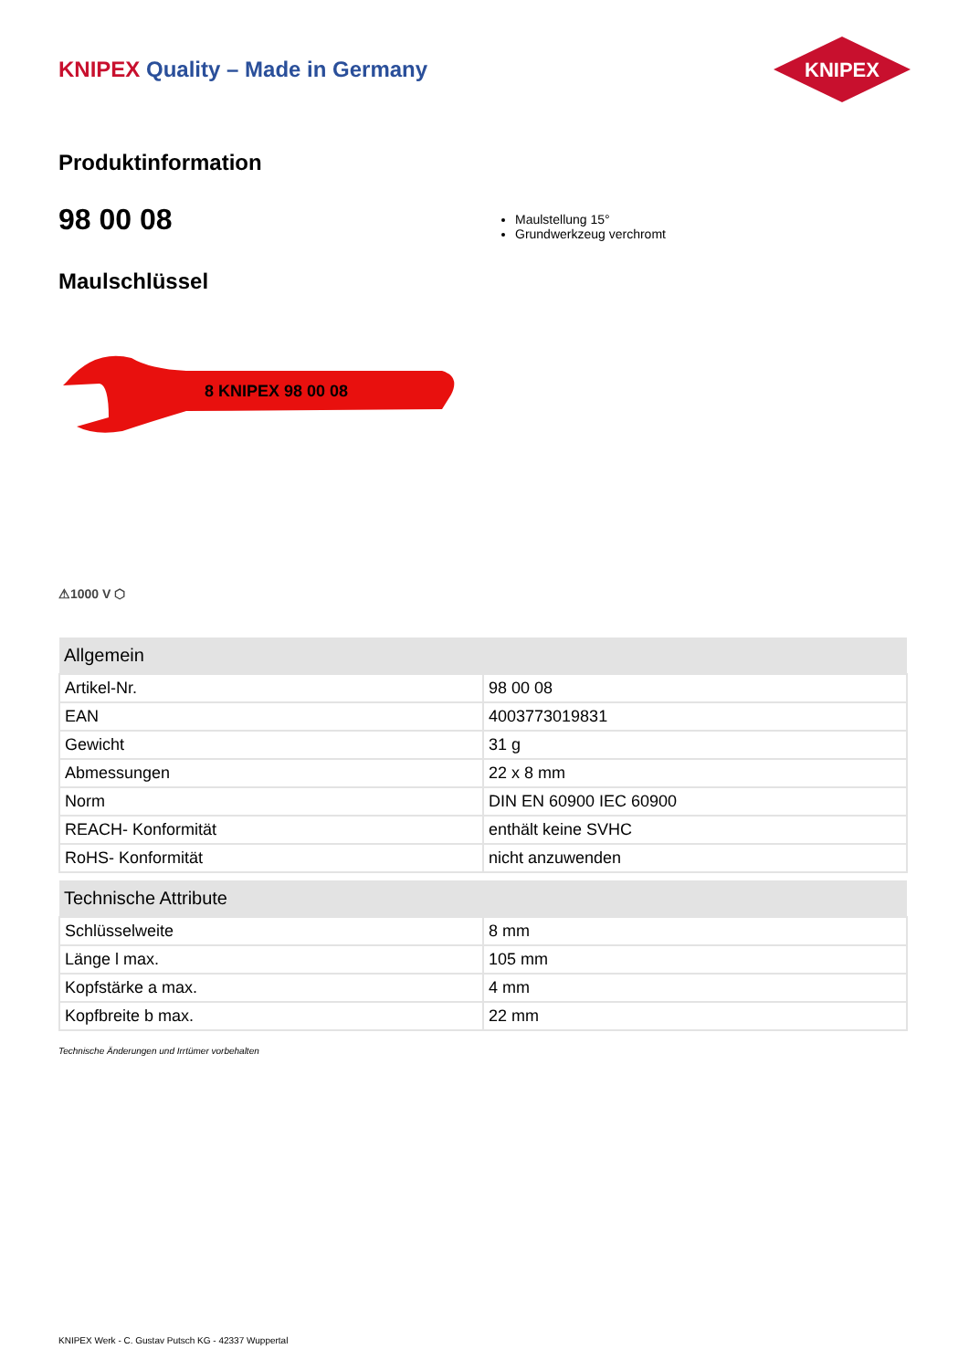KNIPEX Quality – Made in Germany
KNIPEX
Produktinformation
98 00 08
Maulstellung 15°
Grundwerkzeug verchromt
Maulschlüssel
8 KNIPEX 98 00 08
⚠1000 V ⬡
| Allgemein | |
| --- | --- |
| Artikel-Nr. | 98 00 08 |
| EAN | 4003773019831 |
| Gewicht | 31 g |
| Abmessungen | 22 x 8 mm |
| Norm | DIN EN 60900 IEC 60900 |
| REACH- Konformität | enthält keine SVHC |
| RoHS- Konformität | nicht anzuwenden |
| Technische Attribute | |
| --- | --- |
| Schlüsselweite | 8 mm |
| Länge l max. | 105 mm |
| Kopfstärke a max. | 4 mm |
| Kopfbreite b max. | 22 mm |
Technische Änderungen und Irrtümer vorbehalten
KNIPEX Werk - C. Gustav Putsch KG - 42337 Wuppertal